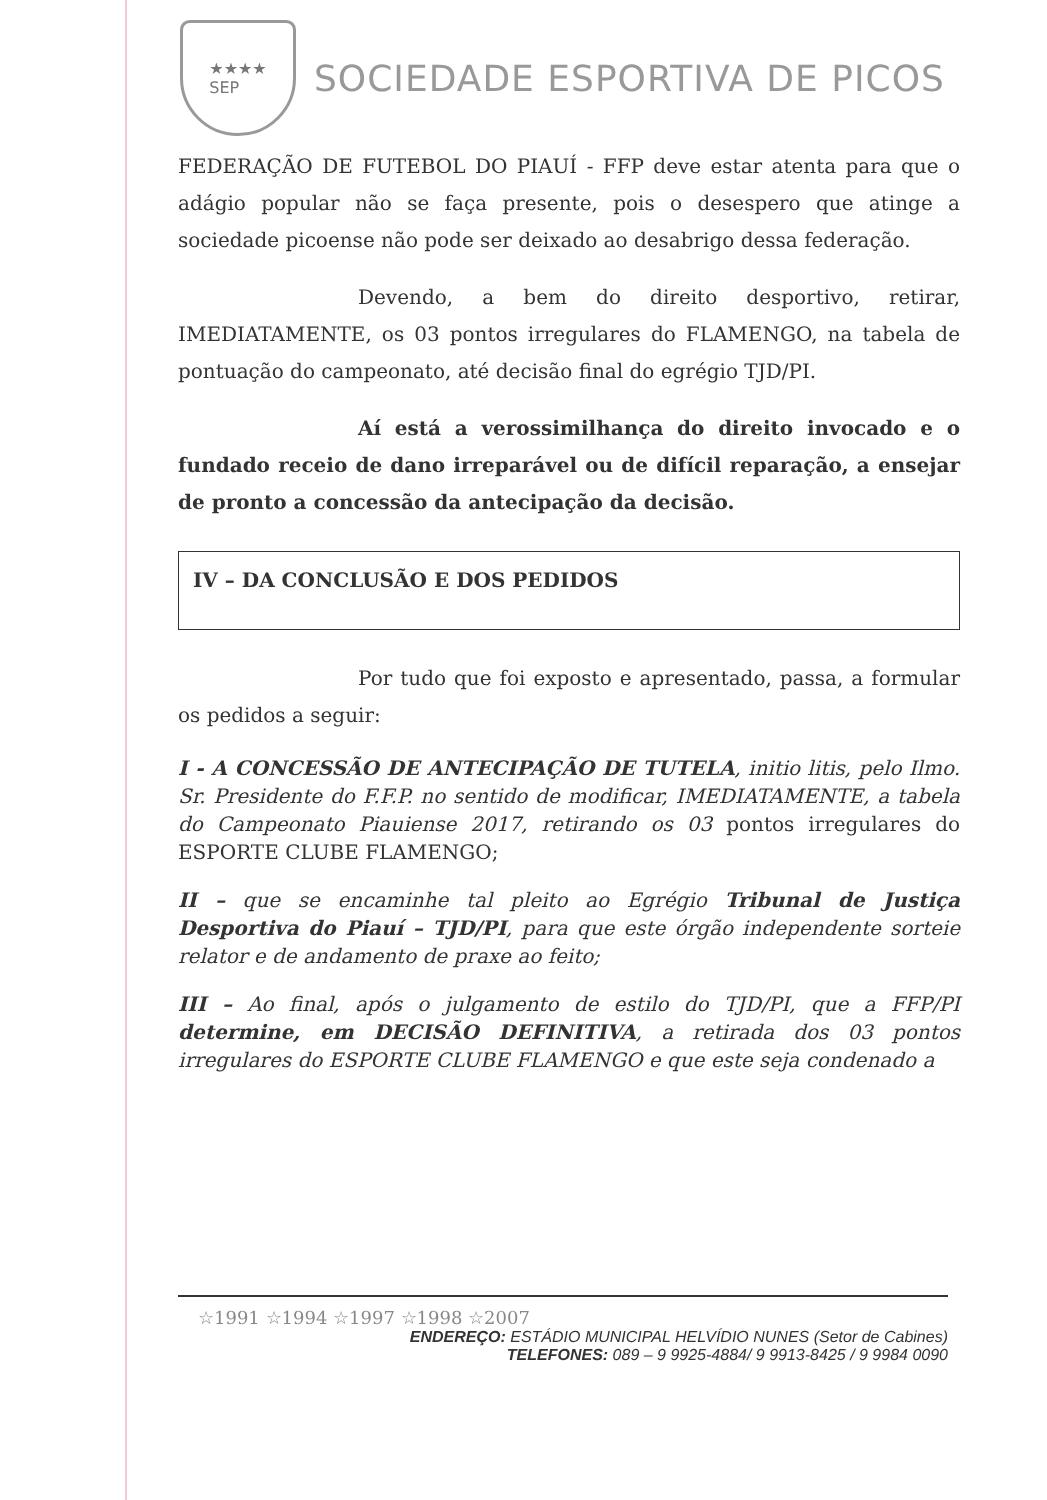★★★★
SEP
SOCIEDADE ESPORTIVA DE PICOS
FEDERAÇÃO DE FUTEBOL DO PIAUÍ - FFP deve estar atenta para que o adágio popular não se faça presente, pois o desespero que atinge a sociedade picoense não pode ser deixado ao desabrigo dessa federação.
Devendo, a bem do direito desportivo, retirar, IMEDIATAMENTE, os 03 pontos irregulares do FLAMENGO, na tabela de pontuação do campeonato, até decisão final do egrégio TJD/PI.
Aí está a verossimilhança do direito invocado e o fundado receio de dano irreparável ou de difícil reparação, a ensejar de pronto a concessão da antecipação da decisão.
IV – DA CONCLUSÃO E DOS PEDIDOS
Por tudo que foi exposto e apresentado, passa, a formular os pedidos a seguir:
I - A CONCESSÃO DE ANTECIPAÇÃO DE TUTELA, initio litis, pelo Ilmo. Sr. Presidente do F.F.P. no sentido de modificar, IMEDIATAMENTE, a tabela do Campeonato Piauiense 2017, retirando os 03 pontos irregulares do ESPORTE CLUBE FLAMENGO;
II – que se encaminhe tal pleito ao Egrégio Tribunal de Justiça Desportiva do Piauí – TJD/PI, para que este órgão independente sorteie relator e de andamento de praxe ao feito;
III – Ao final, após o julgamento de estilo do TJD/PI, que a FFP/PI determine, em DECISÃO DEFINITIVA, a retirada dos 03 pontos irregulares do ESPORTE CLUBE FLAMENGO e que este seja condenado a
☆1991 ☆1994 ☆1997 ☆1998 ☆2007
ENDEREÇO: ESTÁDIO MUNICIPAL HELVÍDIO NUNES (Setor de Cabines)
TELEFONES: 089 – 9 9925-4884/ 9 9913-8425 / 9 9984 0090